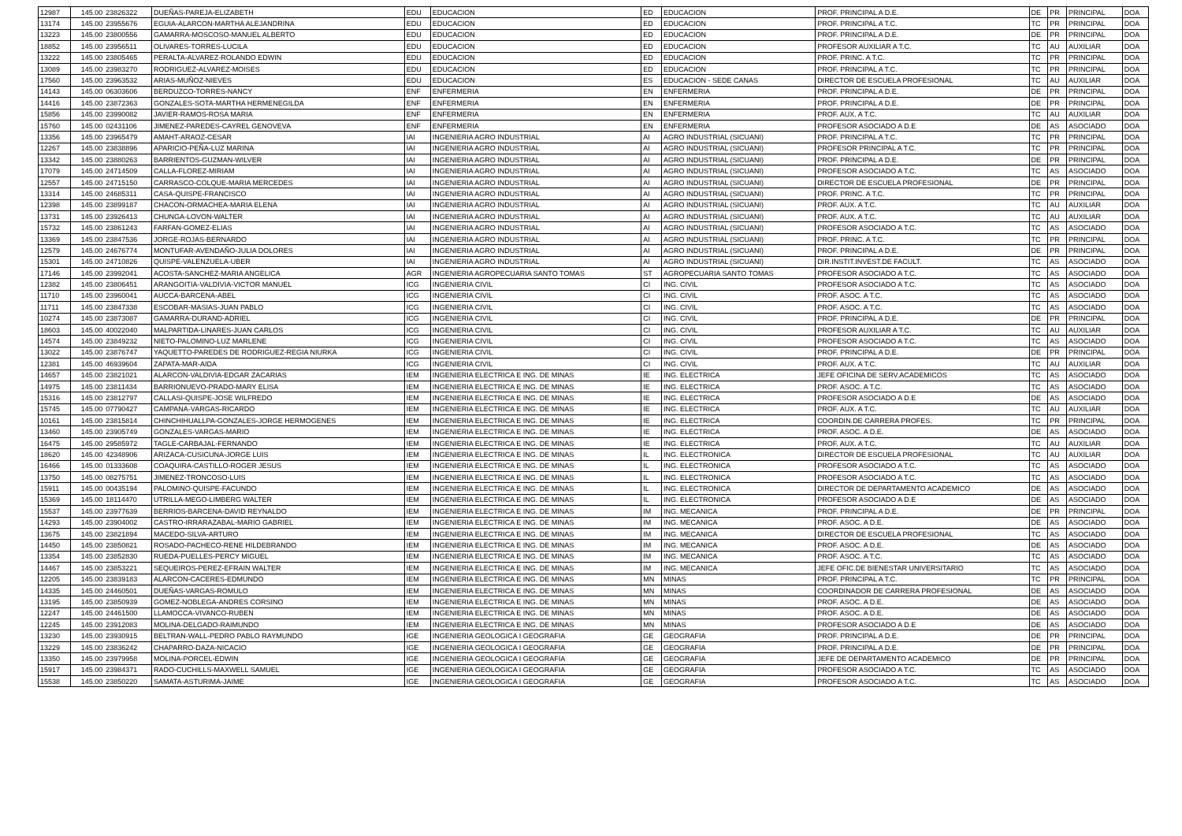| 12987 | 145.00 | 23826322 | DUEÑAS-PAREJA-ELIZABETH | EDU | EDUCACION | ED | EDUCACION | PROF. PRINCIPAL A D.E. | DE | PR | PRINCIPAL | DOA |
| 13174 | 145.00 | 23955676 | EGUIA-ALARCON-MARTHA ALEJANDRINA | EDU | EDUCACION | ED | EDUCACION | PROF. PRINCIPAL A T.C. | TC | PR | PRINCIPAL | DOA |
| 13223 | 145.00 | 23800556 | GAMARRA-MOSCOSO-MANUEL ALBERTO | EDU | EDUCACION | ED | EDUCACION | PROF. PRINCIPAL A D.E. | DE | PR | PRINCIPAL | DOA |
| 18852 | 145.00 | 23956511 | OLIVARES-TORRES-LUCILA | EDU | EDUCACION | ED | EDUCACION | PROFESOR AUXILIAR A T.C. | TC | AU | AUXILIAR | DOA |
| 13222 | 145.00 | 23805465 | PERALTA-ALVAREZ-ROLANDO EDWIN | EDU | EDUCACION | ED | EDUCACION | PROF. PRINC. A T.C. | TC | PR | PRINCIPAL | DOA |
| 13089 | 145.00 | 23983270 | RODRIGUEZ-ALVAREZ-MOISES | EDU | EDUCACION | ED | EDUCACION | PROF. PRINCIPAL A T.C. | TC | PR | PRINCIPAL | DOA |
| 17560 | 145.00 | 23963532 | ARIAS-MUÑOZ-NIEVES | EDU | EDUCACION | ES | EDUCACION - SEDE CANAS | DIRECTOR DE ESCUELA PROFESIONAL | TC | AU | AUXILIAR | DOA |
| 14143 | 145.00 | 06303606 | BERDUZCO-TORRES-NANCY | ENF | ENFERMERIA | EN | ENFERMERIA | PROF. PRINCIPAL A D.E. | DE | PR | PRINCIPAL | DOA |
| 14416 | 145.00 | 23872363 | GONZALES-SOTA-MARTHA HERMENEGILDA | ENF | ENFERMERIA | EN | ENFERMERIA | PROF. PRINCIPAL A D.E. | DE | PR | PRINCIPAL | DOA |
| 15856 | 145.00 | 23990082 | JAVIER-RAMOS-ROSA MARIA | ENF | ENFERMERIA | EN | ENFERMERIA | PROF. AUX. A T.C. | TC | AU | AUXILIAR | DOA |
| 15760 | 145.00 | 02431106 | JIMENEZ-PAREDES-CAYREL GENOVEVA | ENF | ENFERMERIA | EN | ENFERMERIA | PROFESOR ASOCIADO A D.E | DE | AS | ASOCIADO | DOA |
| 13356 | 145.00 | 23965479 | AMAHT-ARAOZ-CESAR | IAI | INGENIERIA AGRO INDUSTRIAL | AI | AGRO INDUSTRIAL (SICUANI) | PROF. PRINCIPAL A T.C. | TC | PR | PRINCIPAL | DOA |
| 12267 | 145.00 | 23838896 | APARICIO-PEÑA-LUZ MARINA | IAI | INGENIERIA AGRO INDUSTRIAL | AI | AGRO INDUSTRIAL (SICUANI) | PROFESOR PRINCIPAL A T.C. | TC | PR | PRINCIPAL | DOA |
| 13342 | 145.00 | 23880263 | BARRIENTOS-GUZMAN-WILVER | IAI | INGENIERIA AGRO INDUSTRIAL | AI | AGRO INDUSTRIAL (SICUANI) | PROF. PRINCIPAL A D.E. | DE | PR | PRINCIPAL | DOA |
| 17079 | 145.00 | 24714509 | CALLA-FLOREZ-MIRIAM | IAI | INGENIERIA AGRO INDUSTRIAL | AI | AGRO INDUSTRIAL (SICUANI) | PROFESOR ASOCIADO A T.C. | TC | AS | ASOCIADO | DOA |
| 12557 | 145.00 | 24715150 | CARRASCO-COLQUE-MARIA MERCEDES | IAI | INGENIERIA AGRO INDUSTRIAL | AI | AGRO INDUSTRIAL (SICUANI) | DIRECTOR DE ESCUELA PROFESIONAL | DE | PR | PRINCIPAL | DOA |
| 13314 | 145.00 | 24685311 | CASA-QUISPE-FRANCISCO | IAI | INGENIERIA AGRO INDUSTRIAL | AI | AGRO INDUSTRIAL (SICUANI) | PROF. PRINC. A T.C. | TC | PR | PRINCIPAL | DOA |
| 12398 | 145.00 | 23899187 | CHACON-ORMACHEA-MARIA ELENA | IAI | INGENIERIA AGRO INDUSTRIAL | AI | AGRO INDUSTRIAL (SICUANI) | PROF. AUX. A T.C. | TC | AU | AUXILIAR | DOA |
| 13731 | 145.00 | 23926413 | CHUNGA-LOVON-WALTER | IAI | INGENIERIA AGRO INDUSTRIAL | AI | AGRO INDUSTRIAL (SICUANI) | PROF. AUX. A T.C. | TC | AU | AUXILIAR | DOA |
| 15732 | 145.00 | 23861243 | FARFAN-GOMEZ-ELIAS | IAI | INGENIERIA AGRO INDUSTRIAL | AI | AGRO INDUSTRIAL (SICUANI) | PROFESOR ASOCIADO A T.C. | TC | AS | ASOCIADO | DOA |
| 13369 | 145.00 | 23847536 | JORGE-ROJAS-BERNARDO | IAI | INGENIERIA AGRO INDUSTRIAL | AI | AGRO INDUSTRIAL (SICUANI) | PROF. PRINC. A T.C. | TC | PR | PRINCIPAL | DOA |
| 12579 | 145.00 | 24676774 | MONTUFAR-AVENDAÑO-JULIA DOLORES | IAI | INGENIERIA AGRO INDUSTRIAL | AI | AGRO INDUSTRIAL (SICUANI) | PROF. PRINCIPAL A D.E. | DE | PR | PRINCIPAL | DOA |
| 15301 | 145.00 | 24710826 | QUISPE-VALENZUELA-UBER | IAI | INGENIERIA AGRO INDUSTRIAL | AI | AGRO INDUSTRIAL (SICUANI) | DIR.INSTIT.INVEST.DE FACULT. | TC | AS | ASOCIADO | DOA |
| 17146 | 145.00 | 23992041 | ACOSTA-SANCHEZ-MARIA ANGELICA | AGR | INGENIERIA AGROPECUARIA SANTO TOMAS | ST | AGROPECUARIA SANTO TOMAS | PROFESOR ASOCIADO A T.C. | TC | AS | ASOCIADO | DOA |
| 12382 | 145.00 | 23806451 | ARANGOITIA-VALDIVIA-VICTOR MANUEL | ICG | INGENIERIA CIVIL | CI | ING. CIVIL | PROFESOR ASOCIADO A T.C. | TC | AS | ASOCIADO | DOA |
| 11710 | 145.00 | 23960041 | AUCCA-BARCENA-ABEL | ICG | INGENIERIA CIVIL | CI | ING. CIVIL | PROF. ASOC. A T.C. | TC | AS | ASOCIADO | DOA |
| 11711 | 145.00 | 23847338 | ESCOBAR-MASIAS-JUAN PABLO | ICG | INGENIERIA CIVIL | CI | ING. CIVIL | PROF. ASOC. A T.C. | TC | AS | ASOCIADO | DOA |
| 10274 | 145.00 | 23873087 | GAMARRA-DURAND-ADRIEL | ICG | INGENIERIA CIVIL | CI | ING. CIVIL | PROF. PRINCIPAL A D.E. | DE | PR | PRINCIPAL | DOA |
| 18603 | 145.00 | 40022040 | MALPARTIDA-LINARES-JUAN CARLOS | ICG | INGENIERIA CIVIL | CI | ING. CIVIL | PROFESOR AUXILIAR A T.C. | TC | AU | AUXILIAR | DOA |
| 14574 | 145.00 | 23849232 | NIETO-PALOMINO-LUZ MARLENE | ICG | INGENIERIA CIVIL | CI | ING. CIVIL | PROFESOR ASOCIADO A T.C. | TC | AS | ASOCIADO | DOA |
| 13022 | 145.00 | 23876747 | YAQUETTO-PAREDES DE RODRIGUEZ-REGIA NIURKA | ICG | INGENIERIA CIVIL | CI | ING. CIVIL | PROF. PRINCIPAL A D.E. | DE | PR | PRINCIPAL | DOA |
| 12381 | 145.00 | 46939604 | ZAPATA-MAR-AIDA | ICG | INGENIERIA CIVIL | CI | ING. CIVIL | PROF. AUX. A T.C. | TC | AU | AUXILIAR | DOA |
| 14657 | 145.00 | 23821021 | ALARCON-VALDIVIA-EDGAR ZACARIAS | IEM | INGENIERIA ELECTRICA E ING. DE MINAS | IE | ING. ELECTRICA | JEFE OFICINA DE SERV.ACADEMICOS | TC | AS | ASOCIADO | DOA |
| 14975 | 145.00 | 23811434 | BARRIONUEVO-PRADO-MARY ELISA | IEM | INGENIERIA ELECTRICA E ING. DE MINAS | IE | ING. ELECTRICA | PROF. ASOC. A T.C. | TC | AS | ASOCIADO | DOA |
| 15316 | 145.00 | 23812797 | CALLASI-QUISPE-JOSE WILFREDO | IEM | INGENIERIA ELECTRICA E ING. DE MINAS | IE | ING. ELECTRICA | PROFESOR ASOCIADO A D.E | DE | AS | ASOCIADO | DOA |
| 15745 | 145.00 | 07790427 | CAMPANA-VARGAS-RICARDO | IEM | INGENIERIA ELECTRICA E ING. DE MINAS | IE | ING. ELECTRICA | PROF. AUX. A T.C. | TC | AU | AUXILIAR | DOA |
| 10161 | 145.00 | 23815814 | CHINCHIHUALLPA-GONZALES-JORGE HERMOGENES | IEM | INGENIERIA ELECTRICA E ING. DE MINAS | IE | ING. ELECTRICA | COORDIN.DE CARRERA PROFES. | TC | PR | PRINCIPAL | DOA |
| 13460 | 145.00 | 23905749 | GONZALES-VARGAS-MARIO | IEM | INGENIERIA ELECTRICA E ING. DE MINAS | IE | ING. ELECTRICA | PROF. ASOC. A D.E. | DE | AS | ASOCIADO | DOA |
| 16475 | 145.00 | 29585972 | TAGLE-CARBAJAL-FERNANDO | IEM | INGENIERIA ELECTRICA E ING. DE MINAS | IE | ING. ELECTRICA | PROF. AUX. A T.C. | TC | AU | AUXILIAR | DOA |
| 18620 | 145.00 | 42348906 | ARIZACA-CUSICUNA-JORGE LUIS | IEM | INGENIERIA ELECTRICA E ING. DE MINAS | IL | ING. ELECTRONICA | DIRECTOR DE ESCUELA PROFESIONAL | TC | AU | AUXILIAR | DOA |
| 16466 | 145.00 | 01333608 | COAQUIRA-CASTILLO-ROGER JESUS | IEM | INGENIERIA ELECTRICA E ING. DE MINAS | IL | ING. ELECTRONICA | PROFESOR ASOCIADO A T.C. | TC | AS | ASOCIADO | DOA |
| 13750 | 145.00 | 08275751 | JIMENEZ-TRONCOSO-LUIS | IEM | INGENIERIA ELECTRICA E ING. DE MINAS | IL | ING. ELECTRONICA | PROFESOR ASOCIADO A T.C. | TC | AS | ASOCIADO | DOA |
| 15911 | 145.00 | 00435194 | PALOMINO-QUISPE-FACUNDO | IEM | INGENIERIA ELECTRICA E ING. DE MINAS | IL | ING. ELECTRONICA | DIRECTOR DE DEPARTAMENTO ACADEMICO | DE | AS | ASOCIADO | DOA |
| 15369 | 145.00 | 18114470 | UTRILLA-MEGO-LIMBERG WALTER | IEM | INGENIERIA ELECTRICA E ING. DE MINAS | IL | ING. ELECTRONICA | PROFESOR ASOCIADO A D.E | DE | AS | ASOCIADO | DOA |
| 15537 | 145.00 | 23977639 | BERRIOS-BARCENA-DAVID REYNALDO | IEM | INGENIERIA ELECTRICA E ING. DE MINAS | IM | ING. MECANICA | PROF. PRINCIPAL A D.E. | DE | PR | PRINCIPAL | DOA |
| 14293 | 145.00 | 23904002 | CASTRO-IRRARAZABAL-MARIO GABRIEL | IEM | INGENIERIA ELECTRICA E ING. DE MINAS | IM | ING. MECANICA | PROF. ASOC. A D.E. | DE | AS | ASOCIADO | DOA |
| 13675 | 145.00 | 23821894 | MACEDO-SILVA-ARTURO | IEM | INGENIERIA ELECTRICA E ING. DE MINAS | IM | ING. MECANICA | DIRECTOR DE ESCUELA PROFESIONAL | TC | AS | ASOCIADO | DOA |
| 14450 | 145.00 | 23850821 | ROSADO-PACHECO-RENE HILDEBRANDO | IEM | INGENIERIA ELECTRICA E ING. DE MINAS | IM | ING. MECANICA | PROF. ASOC. A D.E. | DE | AS | ASOCIADO | DOA |
| 13354 | 145.00 | 23852830 | RUEDA-PUELLES-PERCY MIGUEL | IEM | INGENIERIA ELECTRICA E ING. DE MINAS | IM | ING. MECANICA | PROF. ASOC. A T.C. | TC | AS | ASOCIADO | DOA |
| 14467 | 145.00 | 23853221 | SEQUEIROS-PEREZ-EFRAIN WALTER | IEM | INGENIERIA ELECTRICA E ING. DE MINAS | IM | ING. MECANICA | JEFE OFIC.DE BIENESTAR UNIVERSITARIO | TC | AS | ASOCIADO | DOA |
| 12205 | 145.00 | 23839183 | ALARCON-CACERES-EDMUNDO | IEM | INGENIERIA ELECTRICA E ING. DE MINAS | MN | MINAS | PROF. PRINCIPAL A T.C. | TC | PR | PRINCIPAL | DOA |
| 14335 | 145.00 | 24460501 | DUEÑAS-VARGAS-ROMULO | IEM | INGENIERIA ELECTRICA E ING. DE MINAS | MN | MINAS | COORDINADOR DE CARRERA PROFESIONAL | DE | AS | ASOCIADO | DOA |
| 13195 | 145.00 | 23850939 | GOMEZ-NOBLEGA-ANDRES CORSINO | IEM | INGENIERIA ELECTRICA E ING. DE MINAS | MN | MINAS | PROF. ASOC. A D.E. | DE | AS | ASOCIADO | DOA |
| 12247 | 145.00 | 24461500 | LLAMOCCA-VIVANCO-RUBEN | IEM | INGENIERIA ELECTRICA E ING. DE MINAS | MN | MINAS | PROF. ASOC. A D.E. | DE | AS | ASOCIADO | DOA |
| 12245 | 145.00 | 23912083 | MOLINA-DELGADO-RAIMUNDO | IEM | INGENIERIA ELECTRICA E ING. DE MINAS | MN | MINAS | PROFESOR ASOCIADO A D.E | DE | AS | ASOCIADO | DOA |
| 13230 | 145.00 | 23930915 | BELTRAN-WALL-PEDRO PABLO RAYMUNDO | IGE | INGENIERIA GEOLOGICA I GEOGRAFIA | GE | GEOGRAFIA | PROF. PRINCIPAL A D.E. | DE | PR | PRINCIPAL | DOA |
| 13229 | 145.00 | 23836242 | CHAPARRO-DAZA-NICACIO | IGE | INGENIERIA GEOLOGICA I GEOGRAFIA | GE | GEOGRAFIA | PROF. PRINCIPAL A D.E. | DE | PR | PRINCIPAL | DOA |
| 13350 | 145.00 | 23979958 | MOLINA-PORCEL-EDWIN | IGE | INGENIERIA GEOLOGICA I GEOGRAFIA | GE | GEOGRAFIA | JEFE DE DEPARTAMENTO ACADEMICO | DE | PR | PRINCIPAL | DOA |
| 15917 | 145.00 | 23984371 | RADO-CUCHILLS-MAXWELL SAMUEL | IGE | INGENIERIA GEOLOGICA I GEOGRAFIA | GE | GEOGRAFIA | PROFESOR ASOCIADO A T.C. | TC | AS | ASOCIADO | DOA |
| 15538 | 145.00 | 23850220 | SAMATA-ASTURIMA-JAIME | IGE | INGENIERIA GEOLOGICA I GEOGRAFIA | GE | GEOGRAFIA | PROFESOR ASOCIADO A T.C. | TC | AS | ASOCIADO | DOA |